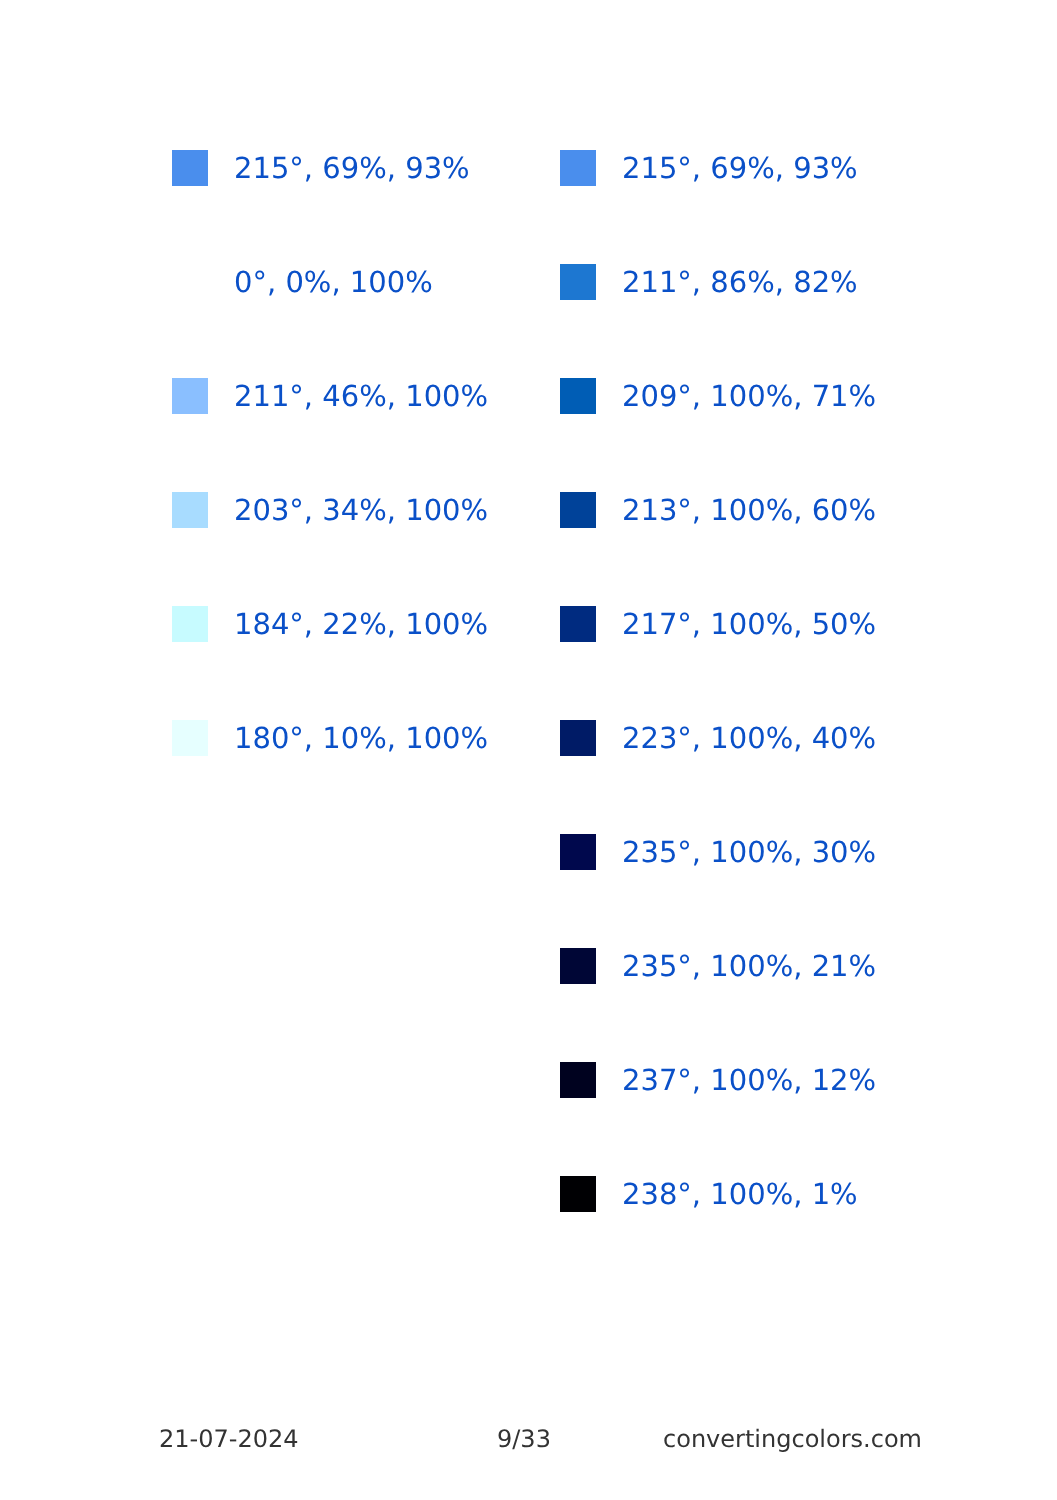215°, 69%, 93%
0°, 0%, 100%
211°, 46%, 100%
203°, 34%, 100%
184°, 22%, 100%
180°, 10%, 100%
215°, 69%, 93%
211°, 86%, 82%
209°, 100%, 71%
213°, 100%, 60%
217°, 100%, 50%
223°, 100%, 40%
235°, 100%, 30%
235°, 100%, 21%
237°, 100%, 12%
238°, 100%, 1%
21-07-2024 9/33 convertingcolors.com